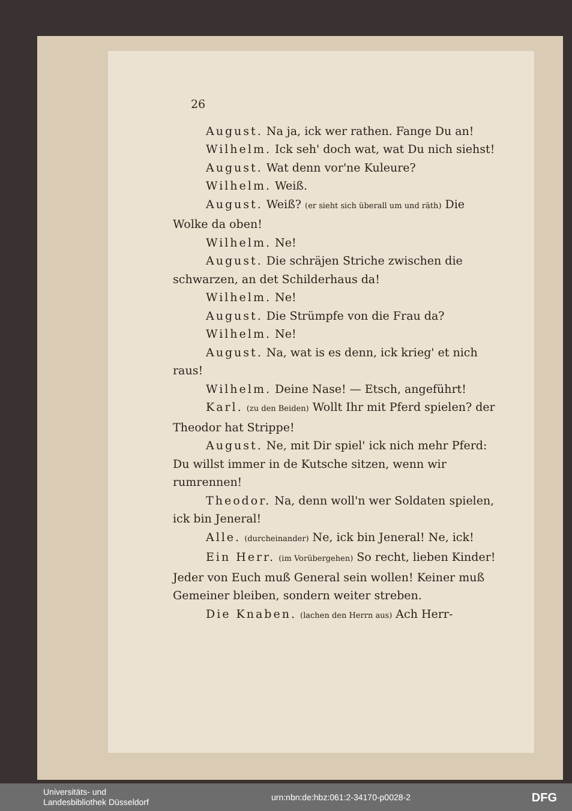26
August. Na ja, ick wer rathen. Fange Du an!
Wilhelm. Ick seh' doch wat, wat Du nich siehst!
August. Wat denn vor'ne Kuleure?
Wilhelm. Weiß.
August. Weiß? (er sieht sich überall um und räth) Die Wolke da oben!
Wilhelm. Ne!
August. Die schräjen Striche zwischen die schwarzen, an det Schilderhaus da!
Wilhelm. Ne!
August. Die Strümpfe von die Frau da?
Wilhelm. Ne!
August. Na, wat is es denn, ick krieg' et nich raus!
Wilhelm. Deine Nase! — Etsch, angeführt!
Karl. (zu den Beiden) Wollt Ihr mit Pferd spielen? der Theodor hat Strippe!
August. Ne, mit Dir spiel' ick nich mehr Pferd: Du willst immer in de Kutsche sitzen, wenn wir rumrennen!
Theodor. Na, denn woll'n wer Soldaten spielen, ick bin Jeneral!
Alle. (durcheinander) Ne, ick bin Jeneral! Ne, ick!
Ein Herr. (im Vorübergehen) So recht, lieben Kinder! Jeder von Euch muß General sein wollen! Keiner muß Gemeiner bleiben, sondern weiter streben.
Die Knaben. (lachen den Herrn aus) Ach Herr-
Universitäts- und
Landesbibliothek Düsseldorf
urn:nbn:de:hbz:061:2-34170-p0028-2
DFG